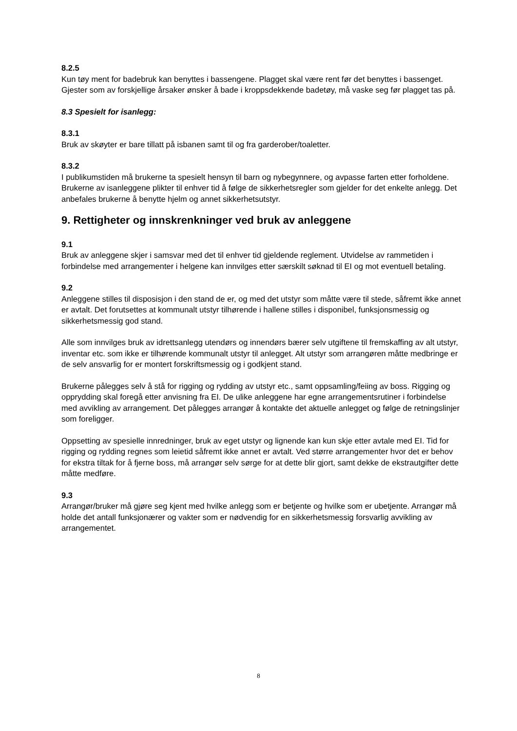8.2.5
Kun tøy ment for badebruk kan benyttes i bassengene. Plagget skal være rent før det benyttes i bassenget. Gjester som av forskjellige årsaker ønsker å bade i kroppsdekkende badetøy, må vaske seg før plagget tas på.
8.3 Spesielt for isanlegg:
8.3.1
Bruk av skøyter er bare tillatt på isbanen samt til og fra garderober/toaletter.
8.3.2
I publikumstiden må brukerne ta spesielt hensyn til barn og nybegynnere, og avpasse farten etter forholdene. Brukerne av isanleggene plikter til enhver tid å følge de sikkerhetsregler som gjelder for det enkelte anlegg. Det anbefales brukerne å benytte hjelm og annet sikkerhetsutstyr.
9. Rettigheter og innskrenkninger ved bruk av anleggene
9.1
Bruk av anleggene skjer i samsvar med det til enhver tid gjeldende reglement. Utvidelse av rammetiden i forbindelse med arrangementer i helgene kan innvilges etter særskilt søknad til EI og mot eventuell betaling.
9.2
Anleggene stilles til disposisjon i den stand de er, og med det utstyr som måtte være til stede, såfremt ikke annet er avtalt. Det forutsettes at kommunalt utstyr tilhørende i hallene stilles i disponibel, funksjonsmessig og sikkerhetsmessig god stand.
Alle som innvilges bruk av idrettsanlegg utendørs og innendørs bærer selv utgiftene til fremskaffing av alt utstyr, inventar etc. som ikke er tilhørende kommunalt utstyr til anlegget. Alt utstyr som arrangøren måtte medbringe er de selv ansvarlig for er montert forskriftsmessig og i godkjent stand.
Brukerne pålegges selv å stå for rigging og rydding av utstyr etc., samt oppsamling/feiing av boss. Rigging og opprydding skal foregå etter anvisning fra EI. De ulike anleggene har egne arrangementsrutiner i forbindelse med avvikling av arrangement. Det pålegges arrangør å kontakte det aktuelle anlegget og følge de retningslinjer som foreligger.
Oppsetting av spesielle innredninger, bruk av eget utstyr og lignende kan kun skje etter avtale med EI. Tid for rigging og rydding regnes som leietid såfremt ikke annet er avtalt. Ved større arrangementer hvor det er behov for ekstra tiltak for å fjerne boss, må arrangør selv sørge for at dette blir gjort, samt dekke de ekstrautgifter dette måtte medføre.
9.3
Arrangør/bruker må gjøre seg kjent med hvilke anlegg som er betjente og hvilke som er ubetjente. Arrangør må holde det antall funksjonærer og vakter som er nødvendig for en sikkerhetsmessig forsvarlig avvikling av arrangementet.
8